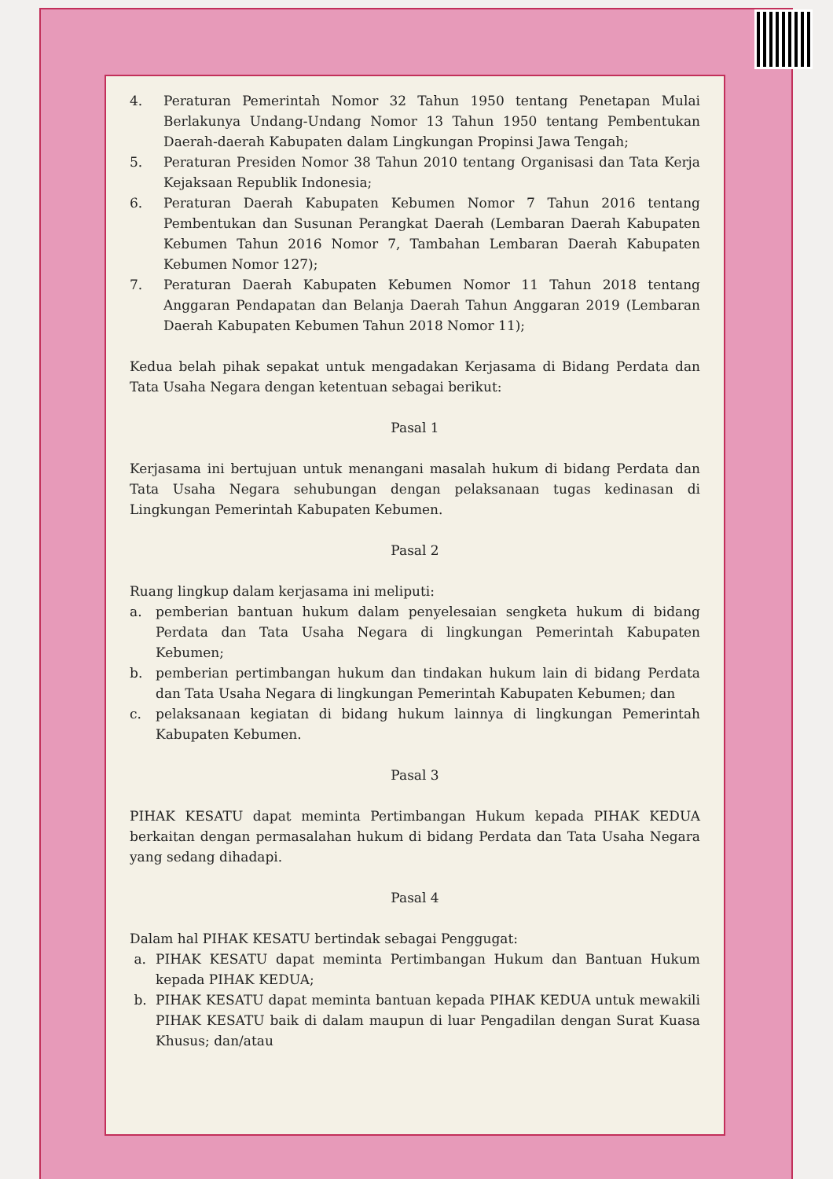4. Peraturan Pemerintah Nomor 32 Tahun 1950 tentang Penetapan Mulai Berlakunya Undang-Undang Nomor 13 Tahun 1950 tentang Pembentukan Daerah-daerah Kabupaten dalam Lingkungan Propinsi Jawa Tengah;
5. Peraturan Presiden Nomor 38 Tahun 2010 tentang Organisasi dan Tata Kerja Kejaksaan Republik Indonesia;
6. Peraturan Daerah Kabupaten Kebumen Nomor 7 Tahun 2016 tentang Pembentukan dan Susunan Perangkat Daerah (Lembaran Daerah Kabupaten Kebumen Tahun 2016 Nomor 7, Tambahan Lembaran Daerah Kabupaten Kebumen Nomor 127);
7. Peraturan Daerah Kabupaten Kebumen Nomor 11 Tahun 2018 tentang Anggaran Pendapatan dan Belanja Daerah Tahun Anggaran 2019 (Lembaran Daerah Kabupaten Kebumen Tahun 2018 Nomor 11);
Kedua belah pihak sepakat untuk mengadakan Kerjasama di Bidang Perdata dan Tata Usaha Negara dengan ketentuan sebagai berikut:
Pasal 1
Kerjasama ini bertujuan untuk menangani masalah hukum di bidang Perdata dan Tata Usaha Negara sehubungan dengan pelaksanaan tugas kedinasan di Lingkungan Pemerintah Kabupaten Kebumen.
Pasal 2
Ruang lingkup dalam kerjasama ini meliputi:
a. pemberian bantuan hukum dalam penyelesaian sengketa hukum di bidang Perdata dan Tata Usaha Negara di lingkungan Pemerintah Kabupaten Kebumen;
b. pemberian pertimbangan hukum dan tindakan hukum lain di bidang Perdata dan Tata Usaha Negara di lingkungan Pemerintah Kabupaten Kebumen; dan
c. pelaksanaan kegiatan di bidang hukum lainnya di lingkungan Pemerintah Kabupaten Kebumen.
Pasal 3
PIHAK KESATU dapat meminta Pertimbangan Hukum kepada PIHAK KEDUA berkaitan dengan permasalahan hukum di bidang Perdata dan Tata Usaha Negara yang sedang dihadapi.
Pasal 4
Dalam hal PIHAK KESATU bertindak sebagai Penggugat:
a. PIHAK KESATU dapat meminta Pertimbangan Hukum dan Bantuan Hukum kepada PIHAK KEDUA;
b. PIHAK KESATU dapat meminta bantuan kepada PIHAK KEDUA untuk mewakili PIHAK KESATU baik di dalam maupun di luar Pengadilan dengan Surat Kuasa Khusus; dan/atau